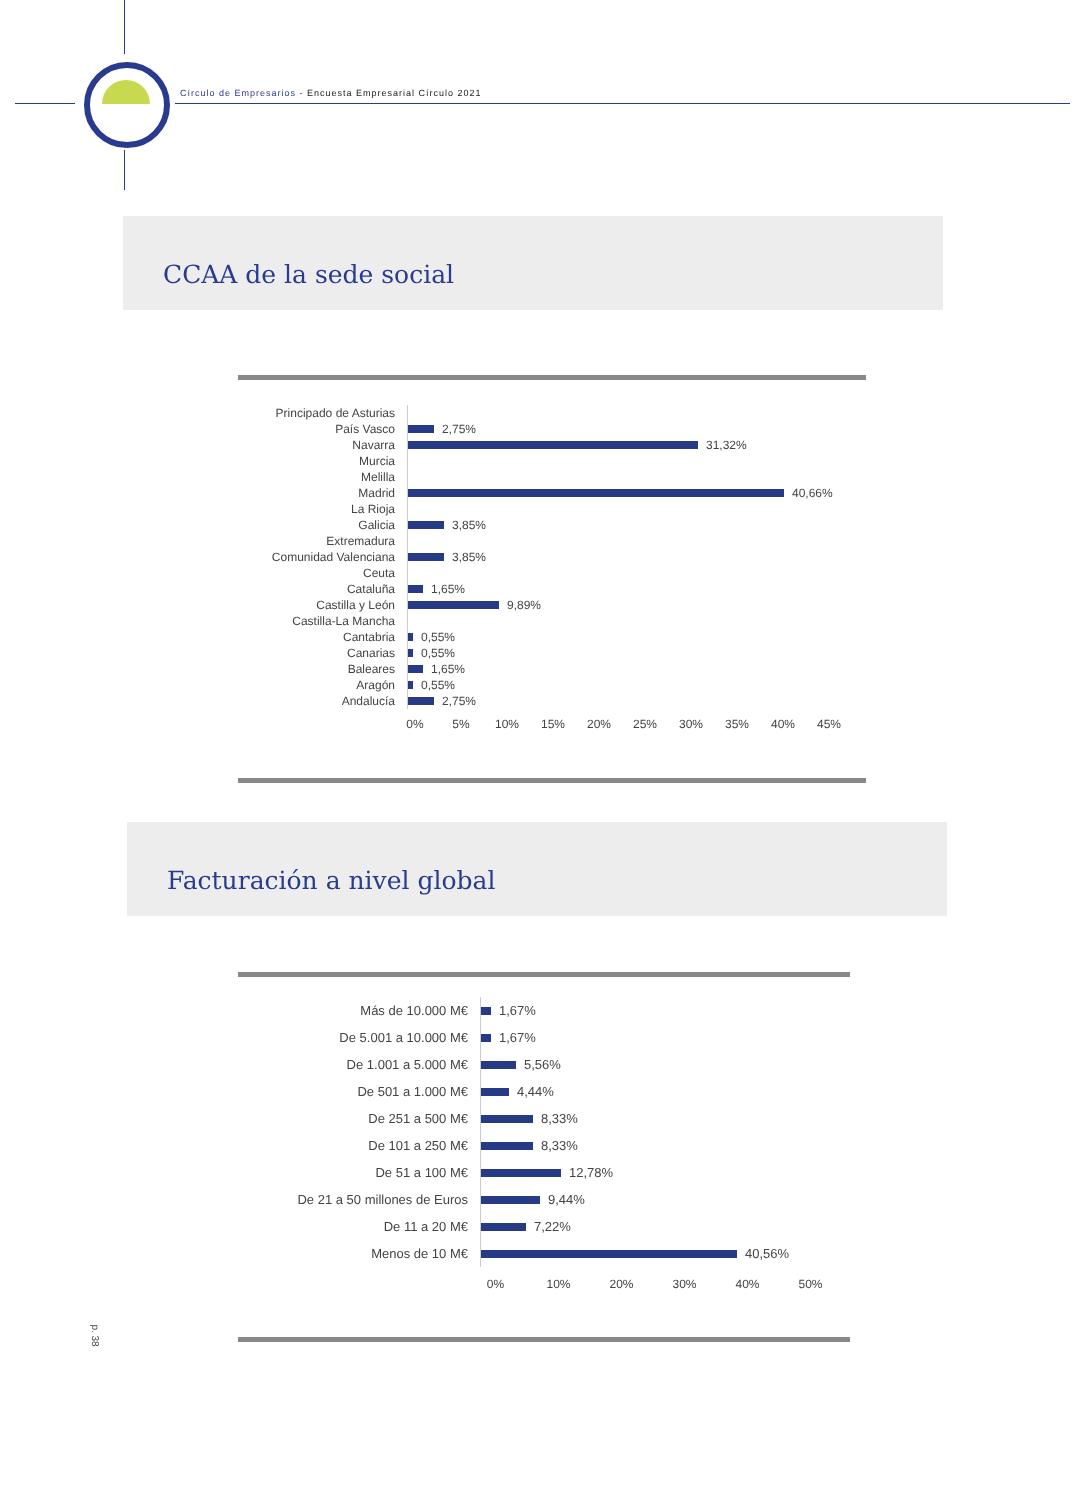Círculo de Empresarios - Encuesta Empresarial Círculo 2021
CCAA de la sede social
Principado de Asturias
País Vasco
2,75%
Navarra
31,32%
Murcia
Melilla
Madrid
40,66%
La Rioja
Galicia
3,85%
Extremadura
Comunidad Valenciana
3,85%
Ceuta
Cataluña
1,65%
Castilla y León
9,89%
Castilla-La Mancha
Cantabria
0,55%
Canarias
0,55%
Baleares
1,65%
Aragón
0,55%
Andalucía
2,75%
0% 5% 10% 15% 20% 25% 30% 35% 40% 45%
Facturación a nivel global
Más de 10.000 M€
1,67%
De 5.001 a 10.000 M€
1,67%
De 1.001 a 5.000 M€
5,56%
De 501 a 1.000 M€
4,44%
De 251 a 500 M€
8,33%
De 101 a 250 M€
8,33%
De 51 a 100 M€
12,78%
De 21 a 50 millones de Euros
9,44%
De 11 a 20 M€
7,22%
Menos de 10 M€
40,56%
0% 10% 20% 30% 40% 50%
p. 38